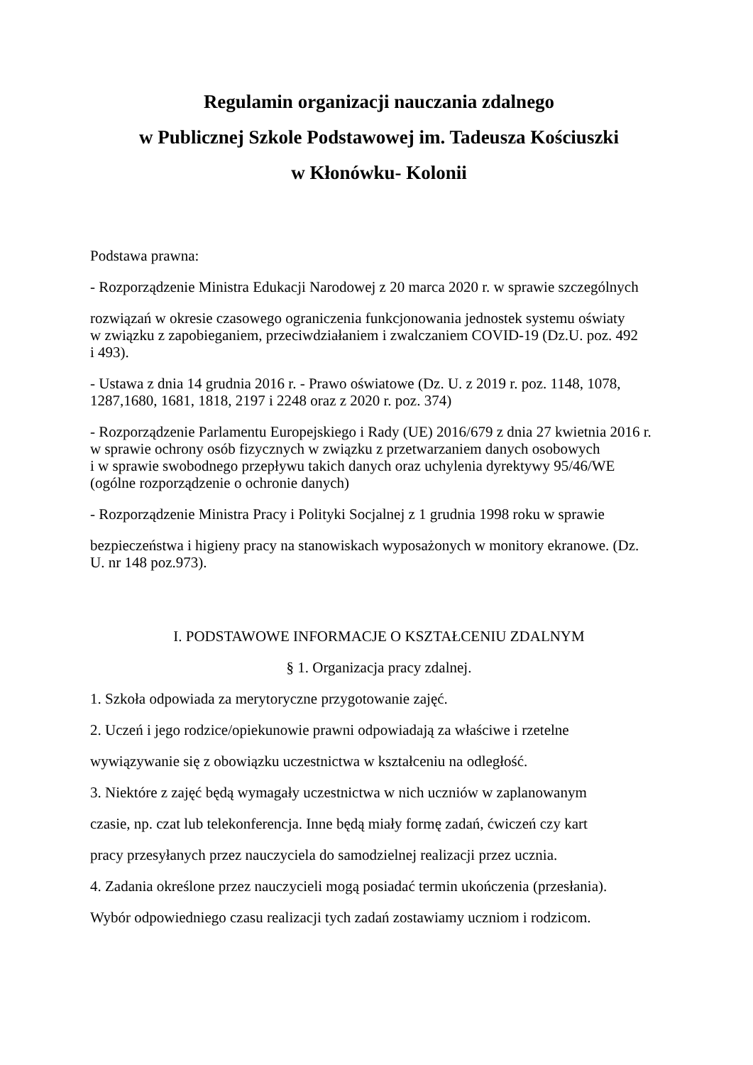Regulamin organizacji nauczania zdalnego
w Publicznej Szkole Podstawowej im. Tadeusza Kościuszki
w Kłonówku- Kolonii
Podstawa prawna:
- Rozporządzenie Ministra Edukacji Narodowej z 20 marca 2020 r. w sprawie szczególnych
rozwiązań w okresie czasowego ograniczenia funkcjonowania jednostek systemu oświaty
w związku z zapobieganiem, przeciwdziałaniem i zwalczaniem COVID-19 (Dz.U. poz. 492
i 493).
- Ustawa z dnia 14 grudnia 2016 r. - Prawo oświatowe (Dz. U. z 2019 r. poz. 1148, 1078,
1287,1680, 1681, 1818, 2197 i 2248 oraz z 2020 r. poz. 374)
- Rozporządzenie Parlamentu Europejskiego i Rady (UE) 2016/679 z dnia 27 kwietnia 2016 r.
w sprawie ochrony osób fizycznych w związku z przetwarzaniem danych osobowych
i w sprawie swobodnego przepływu takich danych oraz uchylenia dyrektywy 95/46/WE
(ogólne rozporządzenie o ochronie danych)
- Rozporządzenie Ministra Pracy i Polityki Socjalnej z 1 grudnia 1998 roku w sprawie
bezpieczeństwa i higieny pracy na stanowiskach wyposażonych w monitory ekranowe. (Dz.
U. nr 148 poz.973).
I. PODSTAWOWE INFORMACJE O KSZTAŁCENIU ZDALNYM
§ 1. Organizacja pracy zdalnej.
1. Szkoła odpowiada za merytoryczne przygotowanie zajęć.
2. Uczeń i jego rodzice/opiekunowie prawni odpowiadają za właściwe i rzetelne
wywiązywanie się z obowiązku uczestnictwa w kształceniu na odległość.
3. Niektóre z zajęć będą wymagały uczestnictwa w nich uczniów w zaplanowanym
czasie, np. czat lub telekonferencja. Inne będą miały formę zadań, ćwiczeń czy kart
pracy przesyłanych przez nauczyciela do samodzielnej realizacji przez ucznia.
4. Zadania określone przez nauczycieli mogą posiadać termin ukończenia (przesłania).
Wybór odpowiedniego czasu realizacji tych zadań zostawiamy uczniom i rodzicom.